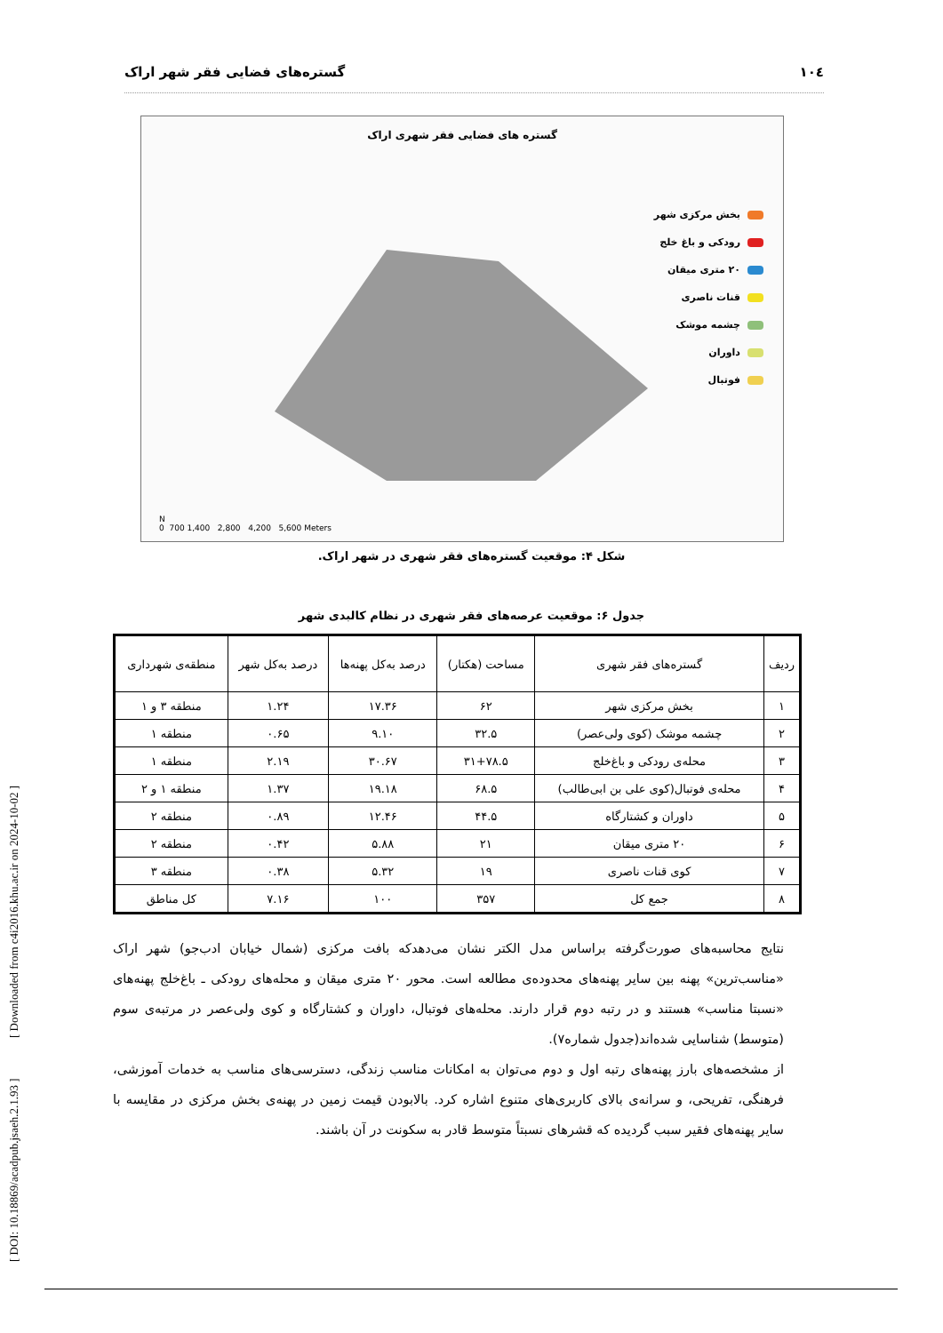[ DOI: 10.18869/acadpub.jsaeh.2.1.93 ] [ Downloaded from c4i2016.khu.ac.ir on 2024-10-02 ]
١٠٤ گستره‌های فضایی فقر شهر اراک
گستره های فضایی فقر شهری اراک
بخش مرکزی شهر
رودکی و باغ خلج
۲۰ متری میقان
قنات ناصری
چشمه موشک
داوران
فوتبال
N
0 700 1,400 2,800 4,200 5,600 Meters
شکل ۴: موقعیت گستره‌های فقر شهری در شهر اراک.
جدول ۶: موقعیت عرصه‌های فقر شهری در نظام کالبدی شهر
| ردیف | گستره‌های فقر شهری | مساحت (هکتار) | درصد به‌کل پهنه‌ها | درصد به‌کل شهر | منطقه‌ی شهرداری |
| --- | --- | --- | --- | --- | --- |
| ۱ | بخش مرکزی شهر | ۶۲ | ۱۷.۳۶ | ۱.۲۴ | منطقه ۳ و ۱ |
| ۲ | چشمه موشک (کوی ولی‌عصر) | ۳۲.۵ | ۹.۱۰ | ۰.۶۵ | منطقه ۱ |
| ۳ | محله‌ی رودکی و باغ‌خلج | ۳۱+۷۸.۵ | ۳۰.۶۷ | ۲.۱۹ | منطقه ۱ |
| ۴ | محله‌ی فوتبال(کوی علی بن ابی‌طالب) | ۶۸.۵ | ۱۹.۱۸ | ۱.۳۷ | منطقه ۱ و ۲ |
| ۵ | داوران و کشتارگاه | ۴۴.۵ | ۱۲.۴۶ | ۰.۸۹ | منطقه ۲ |
| ۶ | ۲۰ متری میقان | ۲۱ | ۵.۸۸ | ۰.۴۲ | منطقه ۲ |
| ۷ | کوی قنات ناصری | ۱۹ | ۵.۳۲ | ۰.۳۸ | منطقه ۳ |
| ۸ | جمع کل | ۳۵۷ | ۱۰۰ | ۷.۱۶ | کل مناطق |
نتایج محاسبه‌های صورت‌گرفته براساس مدل الکتر نشان می‌دهدکه بافت مرکزی (شمال خیابان ادب‌جو) شهر اراک «مناسب‌ترین» پهنه بین سایر پهنه‌های محدوده‌ی مطالعه است. محور ۲۰ متری میقان و محله‌های رودکی ـ باغ‌خلج پهنه‌های «نسبتا مناسب» هستند و در رتبه دوم قرار دارند. محله‌های فوتبال، داوران و کشتارگاه و کوی ولی‌عصر در مرتبه‌ی سوم (متوسط) شناسایی شده‌اند(جدول شماره۷).
از مشخصه‌های بارز پهنه‌های رتبه اول و دوم می‌توان به امکانات مناسب زندگی، دسترسی‌های مناسب به خدمات آموزشی، فرهنگی، تفریحی، و سرانه‌ی بالای کاربری‌های متنوع اشاره کرد. بالابودن قیمت زمین در پهنه‌ی بخش مرکزی در مقایسه با سایر پهنه‌های فقیر سبب گردیده که قشرهای نسبتاً متوسط قادر به سکونت در آن باشند.